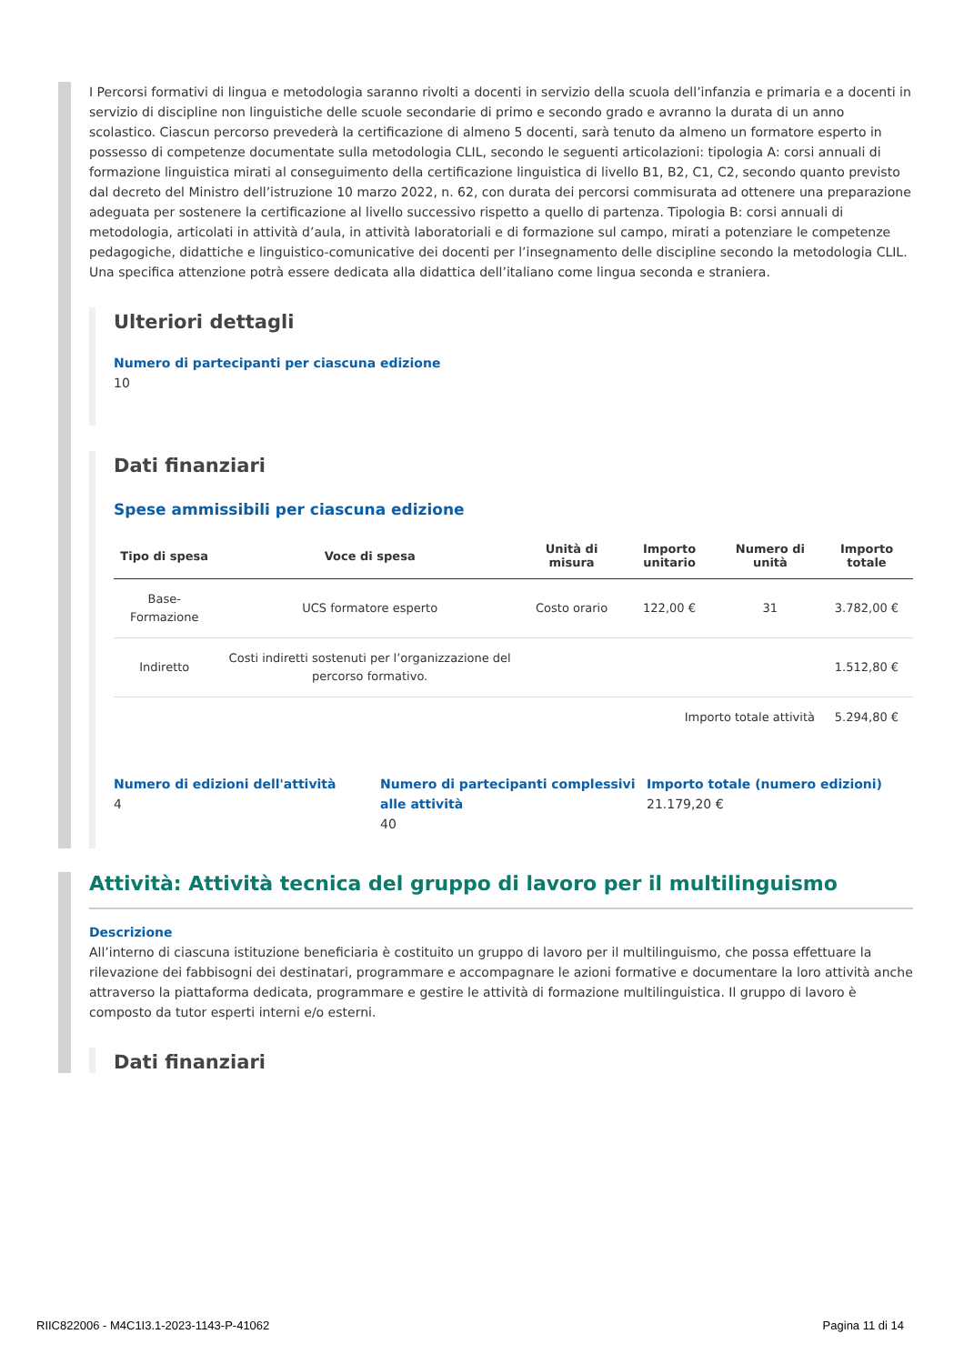I Percorsi formativi di lingua e metodologia saranno rivolti a docenti in servizio della scuola dell’infanzia e primaria e a docenti in servizio di discipline non linguistiche delle scuole secondarie di primo e secondo grado e avranno la durata di un anno scolastico. Ciascun percorso prevederà la certificazione di almeno 5 docenti, sarà tenuto da almeno un formatore esperto in possesso di competenze documentate sulla metodologia CLIL, secondo le seguenti articolazioni: tipologia A: corsi annuali di formazione linguistica mirati al conseguimento della certificazione linguistica di livello B1, B2, C1, C2, secondo quanto previsto dal decreto del Ministro dell’istruzione 10 marzo 2022, n. 62, con durata dei percorsi commisurata ad ottenere una preparazione adeguata per sostenere la certificazione al livello successivo rispetto a quello di partenza. Tipologia B: corsi annuali di metodologia, articolati in attività d’aula, in attività laboratoriali e di formazione sul campo, mirati a potenziare le competenze pedagogiche, didattiche e linguistico-comunicative dei docenti per l’insegnamento delle discipline secondo la metodologia CLIL. Una specifica attenzione potrà essere dedicata alla didattica dell’italiano come lingua seconda e straniera.
Ulteriori dettagli
Numero di partecipanti per ciascuna edizione
10
Dati finanziari
Spese ammissibili per ciascuna edizione
| Tipo di spesa | Voce di spesa | Unità di misura | Importo unitario | Numero di unità | Importo totale |
| --- | --- | --- | --- | --- | --- |
| Base-Formazione | UCS formatore esperto | Costo orario | 122,00 € | 31 | 3.782,00 € |
| Indiretto | Costi indiretti sostenuti per l’organizzazione del percorso formativo. | | | | 1.512,80 € |
| Importo totale attività | | | | | 5.294,80 € |
Numero di edizioni dell'attività
4
Numero di partecipanti complessivi alle attività
40
Importo totale (numero edizioni)
21.179,20 €
Attività: Attività tecnica del gruppo di lavoro per il multilinguismo
Descrizione
All’interno di ciascuna istituzione beneficiaria è costituito un gruppo di lavoro per il multilinguismo, che possa effettuare la rilevazione dei fabbisogni dei destinatari, programmare e accompagnare le azioni formative e documentare la loro attività anche attraverso la piattaforma dedicata, programmare e gestire le attività di formazione multilinguistica. Il gruppo di lavoro è composto da tutor esperti interni e/o esterni.
Dati finanziari
RIIC822006 - M4C1I3.1-2023-1143-P-41062 Pagina 11 di 14